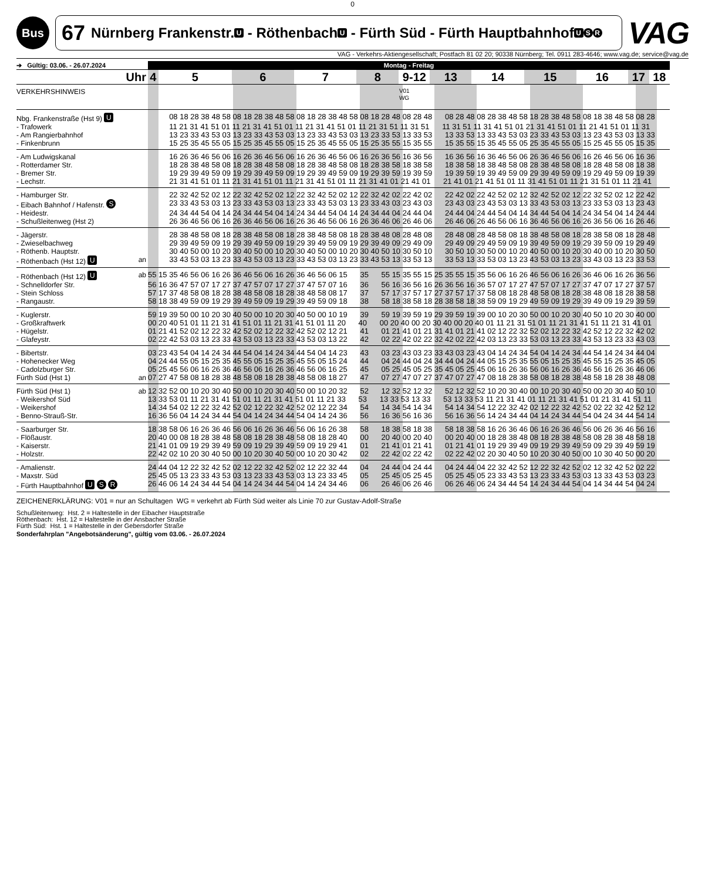0
Bus
67 Nürnberg Frankenstr. U - Röthenbach U - Fürth Süd - Fürth Hauptbahnhof U S R
VAG
VAG - Verkehrs-Aktiengesellschaft; Postfach 81 02 20; 90338 Nürnberg; Tel. 0911 283-4646; www.vag.de; service@vag.de
| ➔ Gültig: 03.06. - 26.07.2024 | | Montag - Freitag |
| Uhr | | 4 5 6 7 8 9-12 13 14 15 16 17 18 |
| VERKEHRSHINWEIS | | V01 WG |
| Nbg. Frankenstraße (Hst 9) U | | 08 18 28 38 48 58 08 18 28 38 48 58 08 18 28 38 48 58 08 18 28 48 08 28 48 08 28 48 08 28 38 48 58 18 28 38 48 58 08 18 38 48 58 08 28 |
| - Trafowerk | | 11 21 31 41 51 01 11 21 31 41 51 01 11 21 31 41 51 01 11 21 31 51 11 31 51 11 31 51 11 31 41 51 01 21 31 41 51 01 11 21 41 51 01 11 31 |
| - Am Rangierbahnhof | | 13 23 33 43 53 03 13 23 33 43 53 03 13 23 33 43 53 03 13 23 33 53 13 33 53 13 33 53 13 33 43 53 03 23 33 43 53 03 13 23 43 53 03 13 33 |
| - Finkenbrunn | | 15 25 35 45 55 05 15 25 35 45 55 05 15 25 35 45 55 05 15 25 35 55 15 35 55 15 35 55 15 35 45 55 05 25 35 45 55 05 15 25 45 55 05 15 35 |
| - Am Ludwigskanal | | 16 26 36 46 56 06 16 26 36 46 56 06 16 26 36 46 56 06 16 26 36 56 16 36 56 16 36 56 16 36 46 56 06 26 36 46 56 06 16 26 46 56 06 16 36 |
| - Rotterdamer Str. | | 18 28 38 48 58 08 18 28 38 48 58 08 18 28 38 48 58 08 18 28 38 58 18 38 58 18 38 58 18 38 48 58 08 28 38 48 58 08 18 28 48 58 08 18 38 |
| - Bremer Str. | | 19 29 39 49 59 09 19 29 39 49 59 09 19 29 39 49 59 09 19 29 39 59 19 39 59 19 39 59 19 39 49 59 09 29 39 49 59 09 19 29 49 59 09 19 39 |
| - Lechstr. | | 21 31 41 51 01 11 21 31 41 51 01 11 21 31 41 51 01 11 21 31 41 01 21 41 01 21 41 01 21 41 51 01 11 31 41 51 01 11 21 31 51 01 11 21 41 |
| - Hamburger Str. | | 22 32 42 52 02 12 22 32 42 52 02 12 22 32 42 52 02 12 22 32 42 02 22 42 02 22 42 02 22 42 52 02 12 32 42 52 02 12 22 32 52 02 12 22 42 |
| - Eibach Bahnhof / Hafenstr. S | | 23 33 43 53 03 13 23 33 43 53 03 13 23 33 43 53 03 13 23 33 43 03 23 43 03 23 43 03 23 43 53 03 13 33 43 53 03 13 23 33 53 03 13 23 43 |
| - Heidestr. | | 24 34 44 54 04 14 24 34 44 54 04 14 24 34 44 54 04 14 24 34 44 04 24 44 04 24 44 04 24 44 54 04 14 34 44 54 04 14 24 34 54 04 14 24 44 |
| - Schußleitenweg (Hst 2) | | 26 36 46 56 06 16 26 36 46 56 06 16 26 36 46 56 06 16 26 36 46 06 26 46 06 26 46 06 26 46 56 06 16 36 46 56 06 16 26 36 56 06 16 26 46 |
| - Jägerstr. | | 28 38 48 58 08 18 28 38 48 58 08 18 28 38 48 58 08 18 28 38 48 08 28 48 08 28 48 08 28 48 58 08 18 38 48 58 08 18 28 38 58 08 18 28 48 |
| - Zwieselbachweg | | 29 39 49 59 09 19 29 39 49 59 09 19 29 39 49 59 09 19 29 39 49 09 29 49 09 29 49 09 29 49 59 09 19 39 49 59 09 19 29 39 59 09 19 29 49 |
| - Röthenb. Hauptstr. | | 30 40 50 00 10 20 30 40 50 00 10 20 30 40 50 00 10 20 30 40 50 10 30 50 10 30 50 10 30 50 00 10 20 40 50 00 10 20 30 40 00 10 20 30 50 |
| - Röthenbach (Hst 12) U | an | 33 43 53 03 13 23 33 43 53 03 13 23 33 43 53 03 13 23 33 43 53 13 33 53 13 33 53 13 33 53 03 13 23 43 53 03 13 23 33 43 03 13 23 33 53 |
| - Röthenbach (Hst 12) U | ab | 55 15 35 46 56 06 16 26 36 46 56 06 16 26 36 46 56 06 15 35 55 15 35 55 15 25 35 55 15 35 56 06 16 26 46 56 06 16 26 36 46 06 16 26 36 56 |
| - Schnelldorfer Str. | | 56 16 36 47 57 07 17 27 37 47 57 07 17 27 37 47 57 07 16 36 56 16 36 56 16 26 36 56 16 36 57 07 17 27 47 57 07 17 27 37 47 07 17 27 37 57 |
| - Stein Schloss | | 57 17 37 48 58 08 18 28 38 48 58 08 18 28 38 48 58 08 17 37 57 17 37 57 17 27 37 57 17 37 58 08 18 28 48 58 08 18 28 38 48 08 18 28 38 58 |
| - Rangaustr. | | 58 18 38 49 59 09 19 29 39 49 59 09 19 29 39 49 59 09 18 38 58 18 38 58 18 28 38 58 18 38 59 09 19 29 49 59 09 19 29 39 49 09 19 29 39 59 |
| - Kuglerstr. | | 59 19 39 50 00 10 20 30 40 50 00 10 20 30 40 50 00 10 19 39 59 19 39 59 19 29 39 59 19 39 00 10 20 30 50 00 10 20 30 40 50 10 20 30 40 00 |
| - Großkraftwerk | | 00 20 40 51 01 11 21 31 41 51 01 11 21 31 41 51 01 11 20 40 00 20 40 00 20 30 40 00 20 40 01 11 21 31 51 01 11 21 31 41 51 11 21 31 41 01 |
| - Hügelstr. | | 01 21 41 52 02 12 22 32 42 52 02 12 22 32 42 52 02 12 21 41 01 21 41 01 21 31 41 01 21 41 02 12 22 32 52 02 12 22 32 42 52 12 22 32 42 02 |
| - Glafeystr. | | 02 22 42 53 03 13 23 33 43 53 03 13 23 33 43 53 03 13 22 42 02 22 42 02 22 32 42 02 22 42 03 13 23 33 53 03 13 23 33 43 53 13 23 33 43 03 |
| - Bibertstr. | | 03 23 43 54 04 14 24 34 44 54 04 14 24 34 44 54 04 14 23 43 03 23 43 03 23 33 43 03 23 43 04 14 24 34 54 04 14 24 34 44 54 14 24 34 44 04 |
| - Hohenecker Weg | | 04 24 44 55 05 15 25 35 45 55 05 15 25 35 45 55 05 15 24 44 04 24 44 04 24 34 44 04 24 44 05 15 25 35 55 05 15 25 35 45 55 15 25 35 45 05 |
| - Cadolzburger Str. | | 05 25 45 56 06 16 26 36 46 56 06 16 26 36 46 56 06 16 25 45 05 25 45 05 25 35 45 05 25 45 06 16 26 36 56 06 16 26 36 46 56 16 26 36 46 06 |
| Fürth Süd (Hst 1) | an | 07 27 47 58 08 18 28 38 48 58 08 18 28 38 48 58 08 18 27 47 07 27 47 07 27 37 47 07 27 47 08 18 28 38 58 08 18 28 38 48 58 18 28 38 48 08 |
| Fürth Süd (Hst 1) | ab | 12 32 52 00 10 20 30 40 50 00 10 20 30 40 50 00 10 20 32 52 12 32 52 12 32 52 12 32 52 10 20 30 40 00 10 20 30 40 50 00 20 30 40 50 10 |
| - Weikershof Süd | | 13 33 53 01 11 21 31 41 51 01 11 21 31 41 51 01 11 21 33 53 13 33 53 13 33 53 13 33 53 11 21 31 41 01 11 21 31 41 51 01 21 31 41 51 11 |
| - Weikershof | | 14 34 54 02 12 22 32 42 52 02 12 22 32 42 52 02 12 22 34 54 14 34 54 14 34 54 14 34 54 12 22 32 42 02 12 22 32 42 52 02 22 32 42 52 12 |
| - Benno-Strauß-Str. | | 16 36 56 04 14 24 34 44 54 04 14 24 34 44 54 04 14 24 36 56 16 36 56 16 36 56 16 36 56 14 24 34 44 04 14 24 34 44 54 04 24 34 44 54 14 |
| - Saarburger Str. | | 18 38 58 06 16 26 36 46 56 06 16 26 36 46 56 06 16 26 38 58 18 38 58 18 38 58 18 38 58 16 26 36 46 06 16 26 36 46 56 06 26 36 46 56 16 |
| - Flößaustr. | | 20 40 00 08 18 28 38 48 58 08 18 28 38 48 58 08 18 28 40 00 20 40 00 20 40 00 20 40 00 18 28 38 48 08 18 28 38 48 58 08 28 38 48 58 18 |
| - Kaiserstr. | | 21 41 01 09 19 29 39 49 59 09 19 29 39 49 59 09 19 29 41 01 21 41 01 21 41 01 21 41 01 19 29 39 49 09 19 29 39 49 59 09 29 39 49 59 19 |
| - Holzstr. | | 22 42 02 10 20 30 40 50 00 10 20 30 40 50 00 10 20 30 42 02 22 42 02 22 42 02 22 42 02 20 30 40 50 10 20 30 40 50 00 10 30 40 50 00 20 |
| - Amalienstr. | | 24 44 04 12 22 32 42 52 02 12 22 32 42 52 02 12 22 32 44 04 24 44 04 24 44 04 24 44 04 22 32 42 52 12 22 32 42 52 02 12 32 42 52 02 22 |
| - Maxstr. Süd | | 25 45 05 13 23 33 43 53 03 13 23 33 43 53 03 13 23 33 45 05 25 45 05 25 45 05 25 45 05 23 33 43 53 13 23 33 43 53 03 13 33 43 53 03 23 |
| - Fürth Hauptbahnhof U S R | | 26 46 06 14 24 34 44 54 04 14 24 34 44 54 04 14 24 34 46 06 26 46 06 26 46 06 26 46 06 24 34 44 54 14 24 34 44 54 04 14 34 44 54 04 24 |
ZEICHENERKLÄRUNG: V01 = nur an Schultagen WG = verkehrt ab Fürth Süd weiter als Linie 70 zur Gustav-Adolf-Straße
Schußleitenweg: Hst. 2 = Haltestelle in der Eibacher Hauptstraße
Röthenbach: Hst. 12 = Haltestelle in der Ansbacher Straße
Fürth Süd: Hst. 1 = Haltestelle in der Gebersdorfer Straße
Sonderfahrplan "Angebotsänderung", gültig vom 03.06. - 26.07.2024